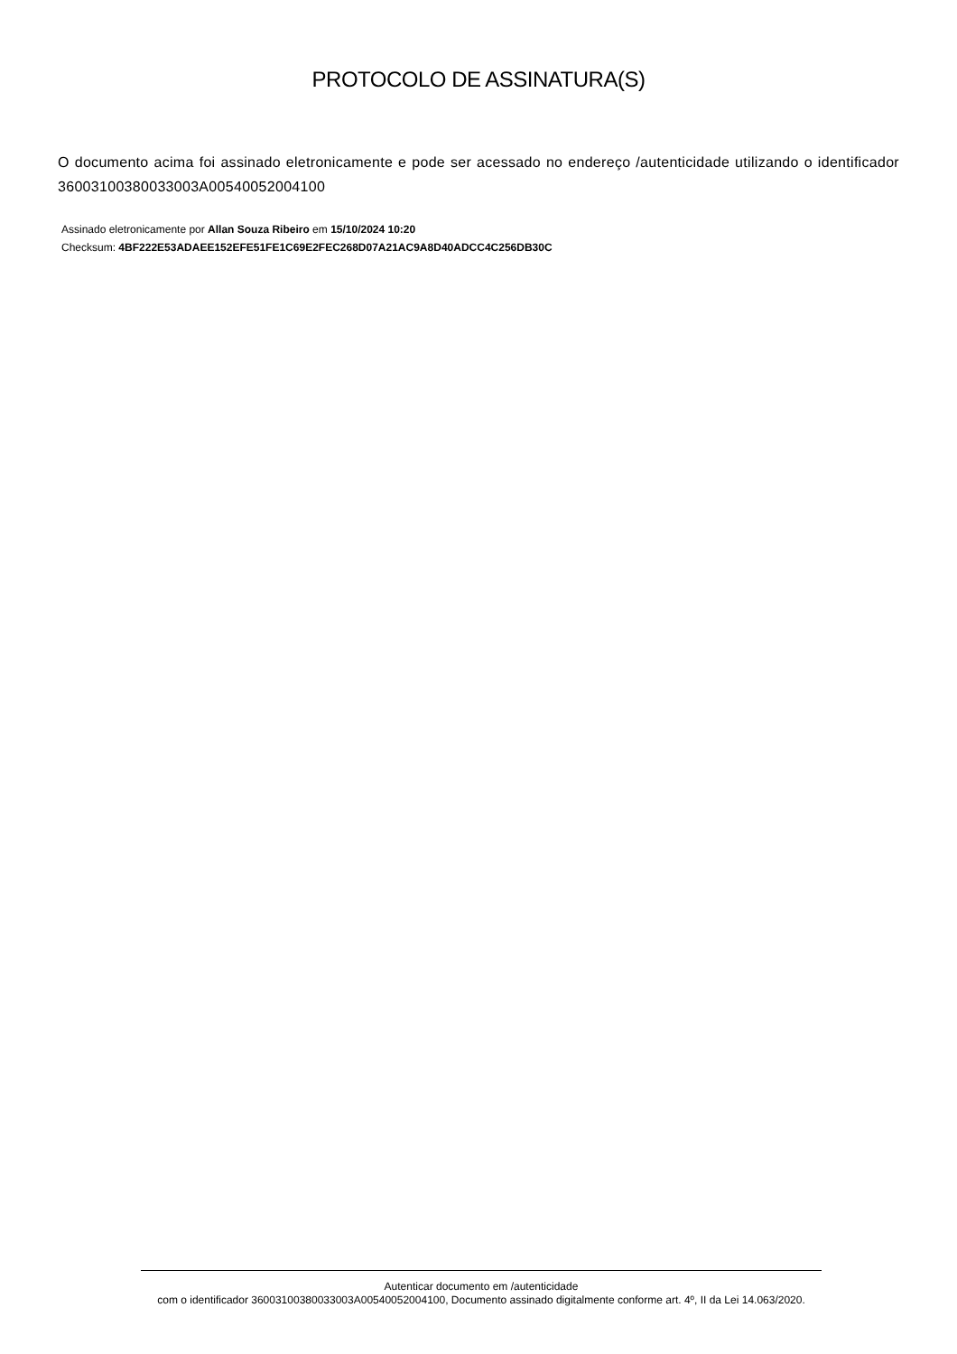PROTOCOLO DE ASSINATURA(S)
O documento acima foi assinado eletronicamente e pode ser acessado no endereço /autenticidade utilizando o identificador 360031003800330​03A00540052004100
Assinado eletronicamente por Allan Souza Ribeiro em 15/10/2024 10:20
Checksum: 4BF222E53ADAEE152EFE51FE1C69E2FEC268D07A21AC9A8D40ADCC4C256DB30C
Autenticar documento em /autenticidade
com o identificador 36003100380033003A00540052004100, Documento assinado digitalmente conforme art. 4º, II da Lei 14.063/2020.